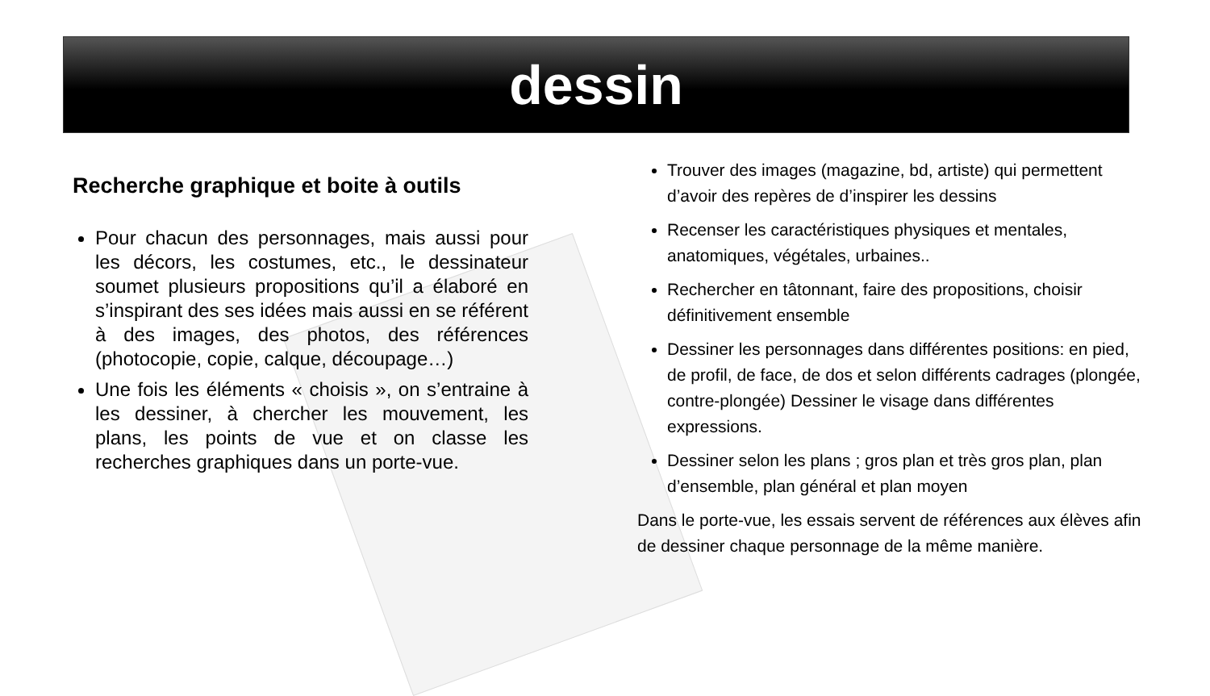dessin
Recherche graphique et boite à outils
Pour chacun des personnages, mais aussi pour les décors, les costumes, etc., le dessinateur soumet plusieurs propositions qu’il a élaboré en s’inspirant des ses idées mais aussi en se référent à des images, des photos, des références (photocopie, copie, calque, découpage…)
Une fois les éléments « choisis », on s’entraine à les dessiner, à chercher les mouvement, les plans, les points de vue et on classe les recherches graphiques dans un porte-vue.
Trouver des images (magazine, bd, artiste) qui permettent d’avoir des repères de d’inspirer les dessins
Recenser les caractéristiques physiques et mentales, anatomiques, végétales, urbaines..
Rechercher en tâtonnant, faire des propositions, choisir définitivement ensemble
Dessiner les personnages dans différentes positions: en pied, de profil, de face, de dos et selon différents cadrages (plongée, contre-plongée) Dessiner le visage dans différentes expressions.
Dessiner selon les plans ; gros plan et très gros plan, plan d’ensemble, plan général et plan moyen
Dans le porte-vue, les essais servent de références aux élèves afin de dessiner chaque personnage de la même manière.